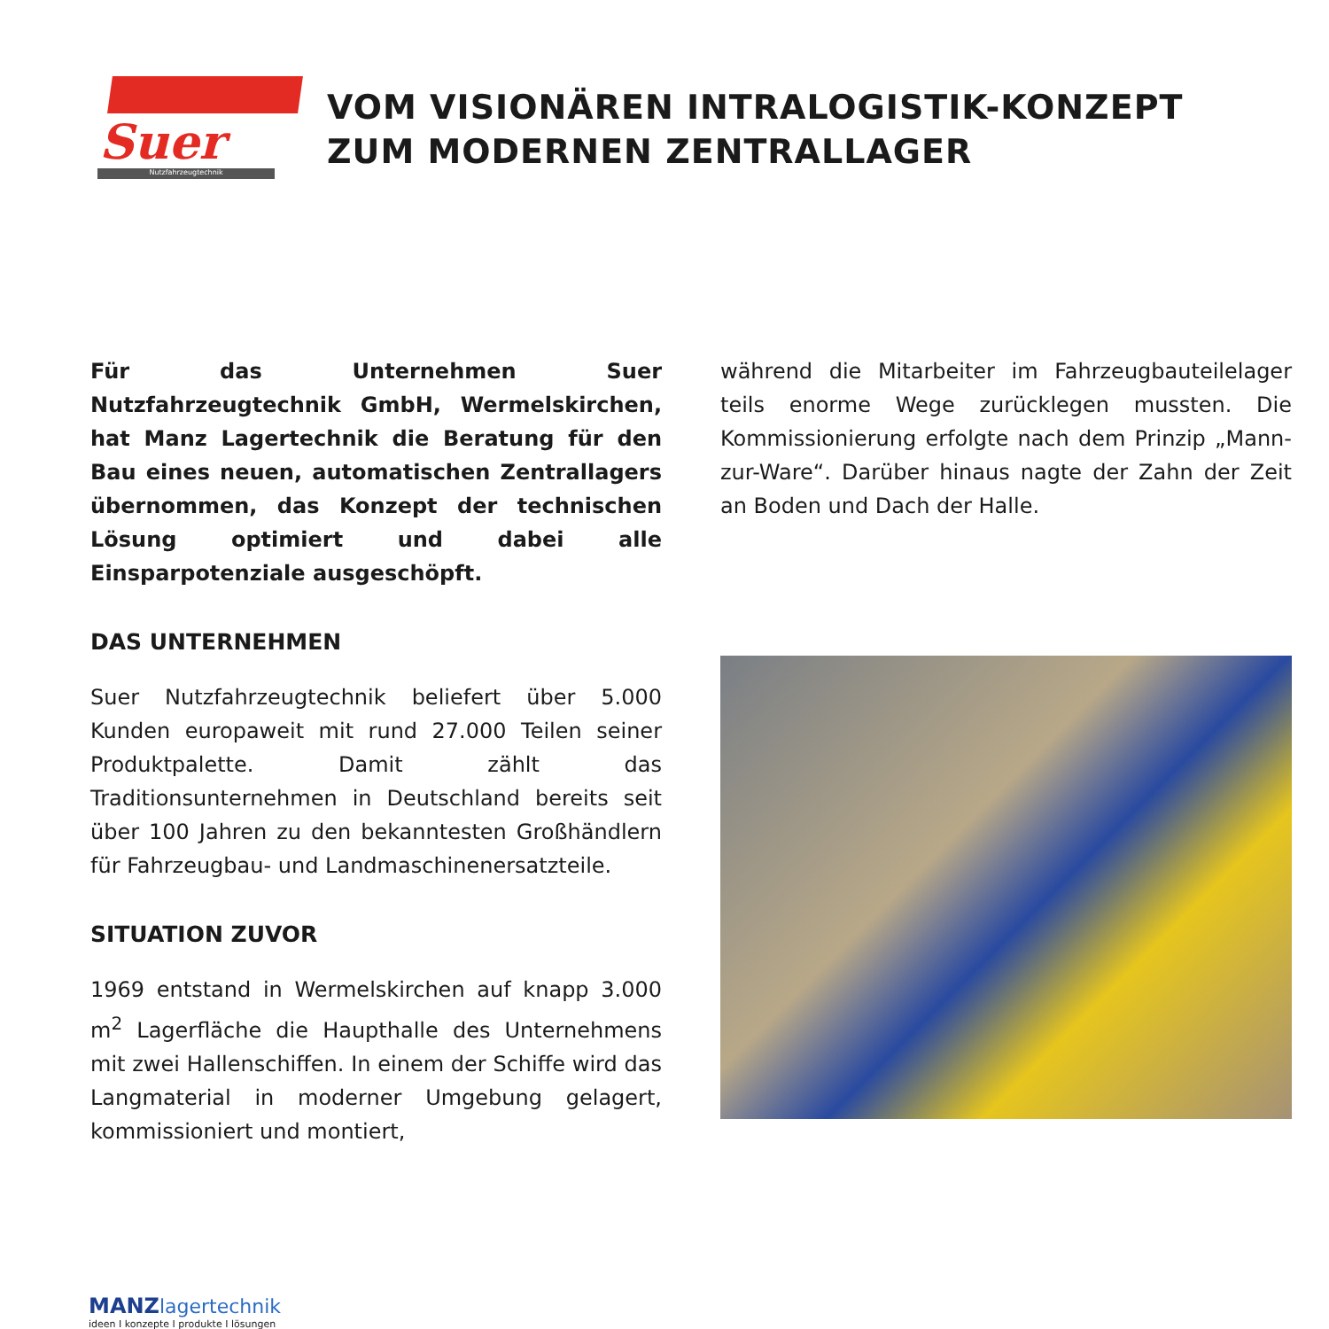Suer
Nutzfahrzeugtechnik
VOM VISIONÄREN INTRALOGISTIK-KONZEPT
ZUM MODERNEN ZENTRALLAGER
Für das Unternehmen Suer Nutzfahrzeugtechnik GmbH, Wermelskirchen, hat Manz Lagertechnik die Beratung für den Bau eines neuen, automatischen Zentrallagers übernommen, das Konzept der technischen Lösung optimiert und dabei alle Einsparpotenziale ausgeschöpft.
DAS UNTERNEHMEN
Suer Nutzfahrzeugtechnik beliefert über 5.000 Kunden europaweit mit rund 27.000 Teilen seiner Produktpalette. Damit zählt das Traditionsunternehmen in Deutschland bereits seit über 100 Jahren zu den bekanntesten Großhändlern für Fahrzeugbau- und Landmaschinenersatzteile.
SITUATION ZUVOR
1969 entstand in Wermelskirchen auf knapp 3.000 m<sup>2</sup> Lagerfläche die Haupthalle des Unternehmens mit zwei Hallenschiffen. In einem der Schiffe wird das Langmaterial in moderner Umgebung gelagert, kommissioniert und montiert,
während die Mitarbeiter im Fahrzeugbauteilelager teils enorme Wege zurücklegen mussten. Die Kommissionierung erfolgte nach dem Prinzip „Mann-zur-Ware“. Darüber hinaus nagte der Zahn der Zeit an Boden und Dach der Halle.
MANZ lagertechnik
ideen I konzepte I produkte I lösungen